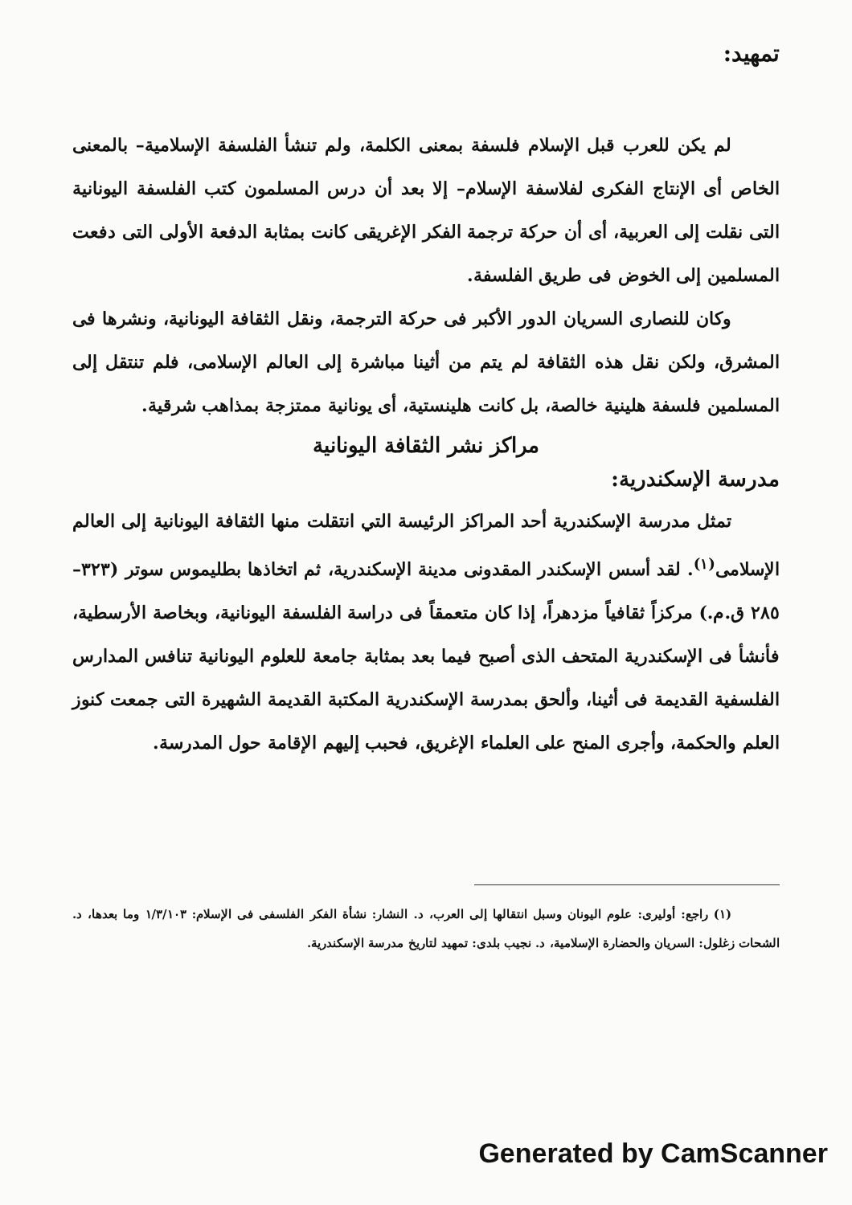تمهيد:
لم يكن للعرب قبل الإسلام فلسفة بمعنى الكلمة، ولم تنشأ الفلسفة الإسلامية– بالمعنى الخاص أى الإنتاج الفكرى لفلاسفة الإسلام– إلا بعد أن درس المسلمون كتب الفلسفة اليونانية التى نقلت إلى العربية، أى أن حركة ترجمة الفكر الإغريقى كانت بمثابة الدفعة الأولى التى دفعت المسلمين إلى الخوض فى طريق الفلسفة.
وكان للنصارى السريان الدور الأكبر فى حركة الترجمة، ونقل الثقافة اليونانية، ونشرها فى المشرق، ولكن نقل هذه الثقافة لم يتم من أثينا مباشرة إلى العالم الإسلامى، فلم تنتقل إلى المسلمين فلسفة هلينية خالصة، بل كانت هلينستية، أى يونانية ممتزجة بمذاهب شرقية.
مراكز نشر الثقافة اليونانية
مدرسة الإسكندرية:
تمثل مدرسة الإسكندرية أحد المراكز الرئيسة التي انتقلت منها الثقافة اليونانية إلى العالم الإسلامى<sup>(١)</sup>. لقد أسس الإسكندر المقدونى مدينة الإسكندرية، ثم اتخاذها بطليموس سوتر (٣٢٣–٢٨٥ ق.م.) مركزاً ثقافياً مزدهراً، إذا كان متعمقاً فى دراسة الفلسفة اليونانية، وبخاصة الأرسطية، فأنشأ فى الإسكندرية المتحف الذى أصبح فيما بعد بمثابة جامعة للعلوم اليونانية تنافس المدارس الفلسفية القديمة فى أثينا، وألحق بمدرسة الإسكندرية المكتبة القديمة الشهيرة التى جمعت كنوز العلم والحكمة، وأجرى المنح على العلماء الإغريق، فحبب إليهم الإقامة حول المدرسة.
(١) راجع: أوليرى: علوم اليونان وسبل انتقالها إلى العرب، د. النشار: نشأة الفكر الفلسفى فى الإسلام: ١/٣/١٠٣ وما بعدها، د. الشحات زغلول: السريان والحضارة الإسلامية، د. نجيب بلدى: تمهيد لتاريخ مدرسة الإسكندرية.
Generated by CamScanner